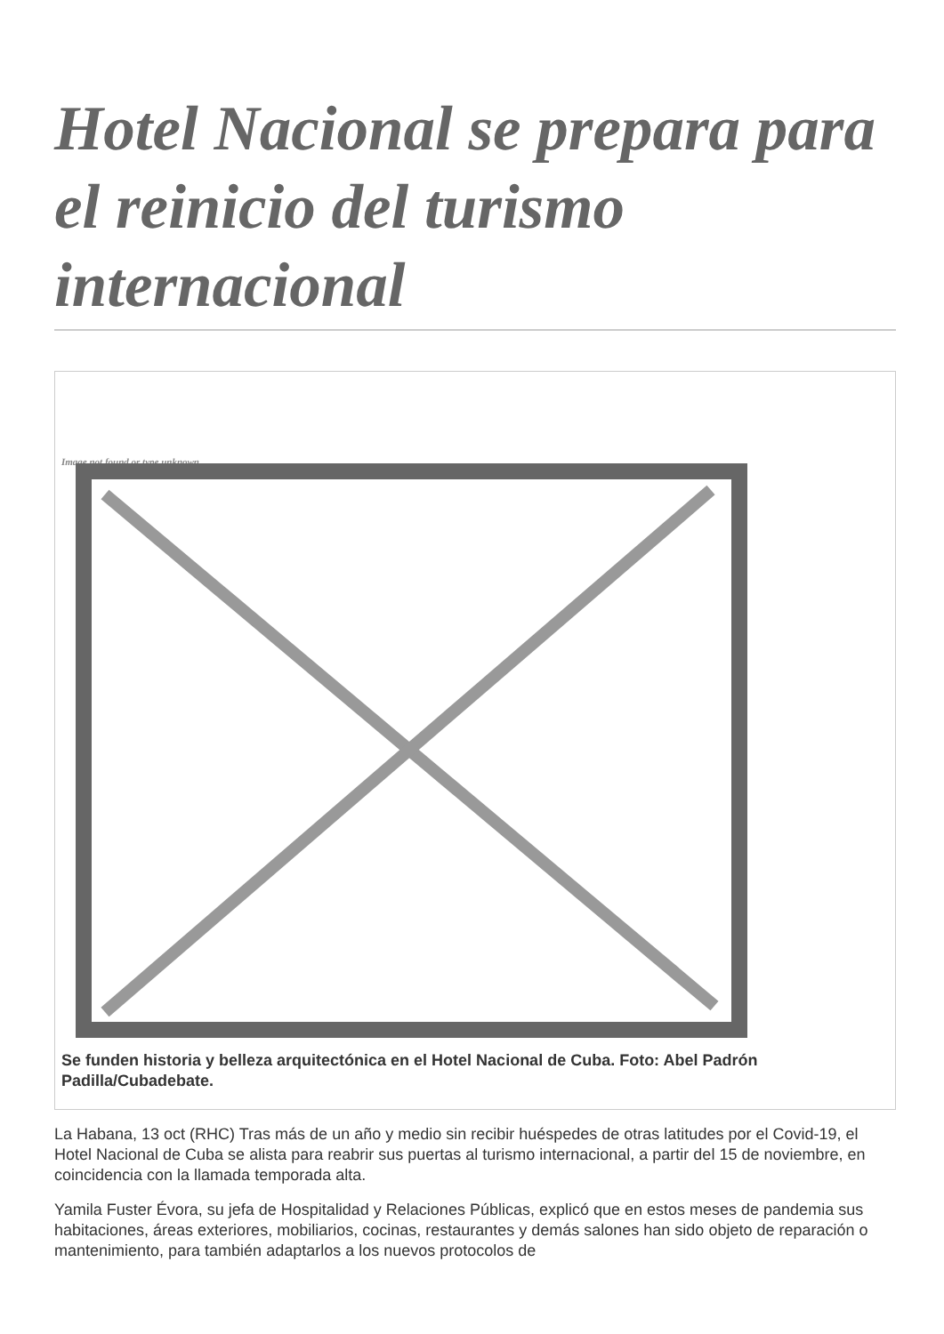Hotel Nacional se prepara para el reinicio del turismo internacional
Image not found or type unknown
Se funden historia y belleza arquitectónica en el Hotel Nacional de Cuba. Foto: Abel Padrón Padilla/Cubadebate.
La Habana, 13 oct (RHC) Tras más de un año y medio sin recibir huéspedes de otras latitudes por el Covid-19, el Hotel Nacional de Cuba se alista para reabrir sus puertas al turismo internacional, a partir del 15 de noviembre, en coincidencia con la llamada temporada alta.
Yamila Fuster Évora, su jefa de Hospitalidad y Relaciones Públicas, explicó que en estos meses de pandemia sus habitaciones, áreas exteriores, mobiliarios, cocinas, restaurantes y demás salones han sido objeto de reparación o mantenimiento, para también adaptarlos a los nuevos protocolos de